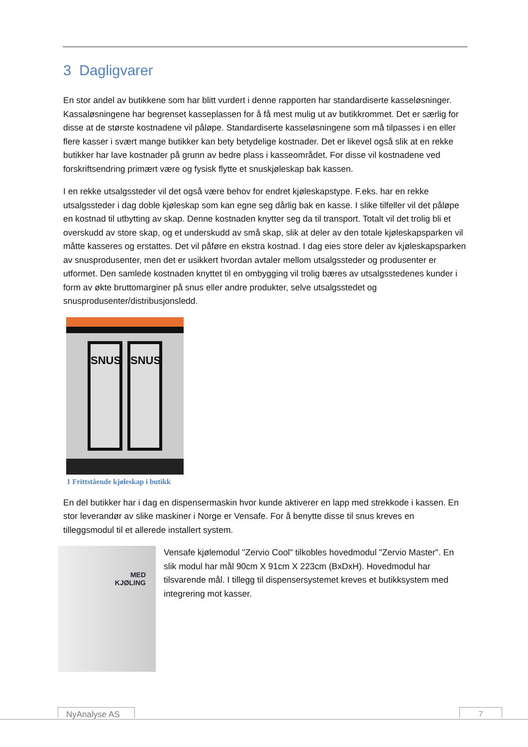3 Dagligvarer
En stor andel av butikkene som har blitt vurdert i denne rapporten har standardiserte kasseløsninger. Kassaløsningene har begrenset kasseplassen for å få mest mulig ut av butikkrommet. Det er særlig for disse at de største kostnadene vil påløpe. Standardiserte kasseløsningene som må tilpasses i en eller flere kasser i svært mange butikker kan bety betydelige kostnader. Det er likevel også slik at en rekke butikker har lave kostnader på grunn av bedre plass i kasseområdet. For disse vil kostnadene ved forskriftsendring primært være og fysisk flytte et snuskjøleskap bak kassen.
I en rekke utsalgssteder vil det også være behov for endret kjøleskapstype. F.eks. har en rekke utsalgssteder i dag doble kjøleskap som kan egne seg dårlig bak en kasse. I slike tilfeller vil det påløpe en kostnad til utbytting av skap. Denne kostnaden knytter seg da til transport. Totalt vil det trolig bli et overskudd av store skap, og et underskudd av små skap, slik at deler av den totale kjøleskapsparken vil måtte kasseres og erstattes. Det vil påføre en ekstra kostnad. I dag eies store deler av kjøleskapsparken av snusprodusenter, men det er usikkert hvordan avtaler mellom utsalgssteder og produsenter er utformet. Den samlede kostnaden knyttet til en ombygging vil trolig bæres av utsalgsstedenes kunder i form av økte bruttomarginer på snus eller andre produkter, selve utsalgsstedet og snusprodusenter/distribusjonsledd.
SNUS SNUS
1 Frittstående kjøleskap i butikk
En del butikker har i dag en dispensermaskin hvor kunde aktiverer en lapp med strekkode i kassen. En stor leverandør av slike maskiner i Norge er Vensafe. For å benytte disse til snus kreves en tilleggsmodul til et allerede installert system.
MED
KJØLING
Vensafe kjølemodul "Zervio Cool" tilkobles hovedmodul "Zervio Master". En slik modul har mål 90cm X 91cm X 223cm (BxDxH). Hovedmodul har tilsvarende mål. I tillegg til dispensersystemet kreves et butikksystem med integrering mot kasser.
NyAnalyse AS 7